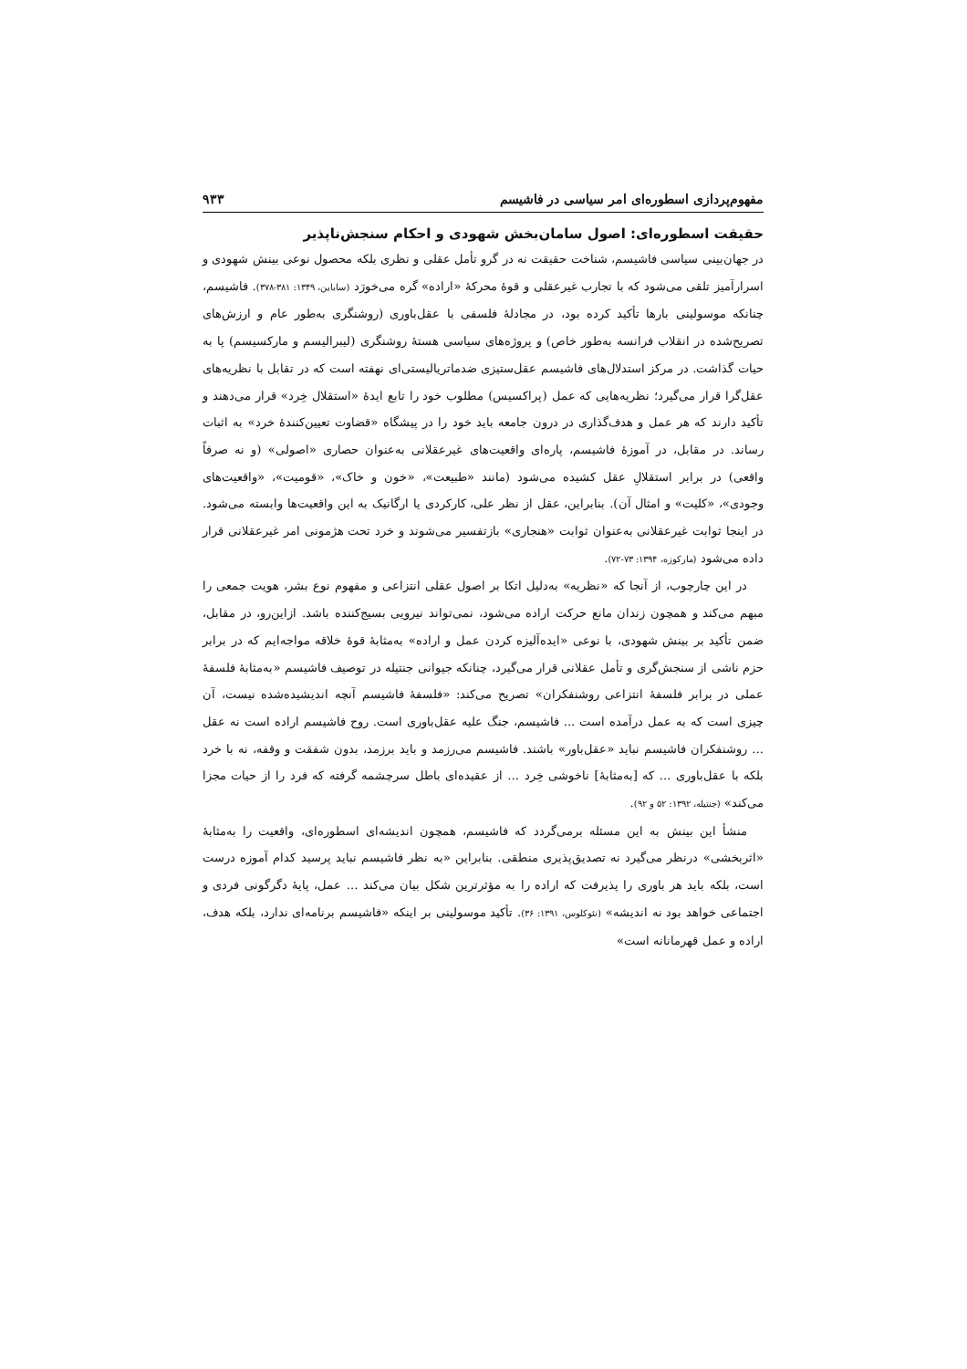مفهوم‌پردازی اسطوره‌ای امر سیاسی در فاشیسم ۹۳۳
حقیقت اسطوره‌ای: اصول سامان‌بخش شهودی و احکام سنجش‌ناپذیر
در جهان‌بینی سیاسی فاشیسم، شناخت حقیقت نه در گرو تأمل عقلی و نظری بلکه محصول نوعی بینش شهودی و اسرارآمیز تلقی می‌شود که با تجارب غیرعقلی و قوهٔ محرکهٔ «اراده» گره می‌خورَد (ساباین، ۱۳۴۹: ۳۸۱-۳۷۸). فاشیسم، چنانکه موسولینی بارها تأکید کرده بود، در مجادلهٔ فلسفی با عقل‌باوری (روشنگری به‌طور عام و ارزش‌های تصریح‌شده در انقلاب فرانسه به‌طور خاص) و پروژه‌های سیاسی هستهٔ روشنگری (لیبرالیسم و مارکسیسم) پا به حیات گذاشت. در مرکز استدلال‌های فاشیسم عقل‌ستیزی ضدماتریالیستی‌ای نهفته است که در تقابل با نظریه‌های عقل‌گرا قرار می‌گیرد؛ نظریه‌هایی که عمل (پراکسیس) مطلوب خود را تابع ایدهٔ «استقلال خِرد» قرار می‌دهند و تأکید دارند که هر عمل و هدف‌گذاری در درون جامعه باید خود را در پیشگاه «قضاوت تعیین‌کنندهٔ خرد» به اثبات رساند. در مقابل، در آموزهٔ فاشیسم، پاره‌ای واقعیت‌های غیرعقلانی به‌عنوان حصاری «اصولی» (و نه صرفاً واقعی) در برابر استقلالِ عقل کشیده می‌شود (مانند «طبیعت»، «خون و خاک»، «قومیت»، «واقعیت‌های وجودی»، «کلیت» و امثال آن). بنابراین، عقل از نظر علی، کارکردی یا ارگانیک به این واقعیت‌ها وابسته می‌شود. در اینجا ثوابت غیرعقلانی به‌عنوان ثوابت «هنجاری» بازتفسیر می‌شوند و خرد تحت هژمونی امر غیرعقلانی قرار داده می‌شود (مارکوزه، ۱۳۹۴: ۷۳-۷۲).
در این چارچوب، از آنجا که «نظریه» به‌دلیل اتکا بر اصول عقلی انتزاعی و مفهوم نوع بشر، هویت جمعی را مبهم می‌کند و همچون زندان مانع حرکت اراده می‌شود، نمی‌تواند نیرویی بسیج‌کننده باشد. ازاین‌رو، در مقابل، ضمن تأکید بر بینش شهودی، با نوعی «ایده‌آلیزه کردن عمل و اراده» به‌مثابهٔ قوهٔ خلاقه مواجه‌ایم که در برابر حزم ناشی از سنجش‌گری و تأمل عقلانی قرار می‌گیرد، چنانکه جیوانی جنتیله در توصیف فاشیسم «به‌مثابهٔ فلسفهٔ عملی در برابر فلسفهٔ انتزاعی روشنفکران» تصریح می‌کند: «فلسفهٔ فاشیسم آنچه اندیشیده‌شده نیست، آن چیزی است که به عمل درآمده است ... فاشیسم، جنگ علیه عقل‌باوری است. روح فاشیسم اراده است نه عقل ... روشنفکران فاشیسم نباید «عقل‌باور» باشند. فاشیسم می‌رزمد و باید برزمد، بدون شفقت و وقفه، نه با خرد بلکه با عقل‌باوری ... که [به‌مثابهٔ] ناخوشی خِرد ... از عقیده‌ای باطل سرچشمه گرفته که فرد را از حیات مجزا می‌کند» (جنتیله، ۱۳۹۲: ۵۲ و ۹۲).
منشأ این بینش به این مسئله برمی‌گردد که فاشیسم، همچون اندیشه‌ای اسطوره‌ای، واقعیت را به‌مثابهٔ «اثربخشی» درنظر می‌گیرد نه تصدیق‌پذیری منطقی. بنابراین «به نظر فاشیسم نباید پرسید کدام آموزه درست است، بلکه باید هر باوری را پذیرفت که اراده را به مؤثرترین شکل بیان می‌کند ... عمل، پایهٔ دگرگونی فردی و اجتماعی خواهد بود نه اندیشه» (نئوکلوس، ۱۳۹۱: ۳۶). تأکید موسولینی بر اینکه «فاشیسم برنامه‌ای ندارد، بلکه هدف، اراده و عمل قهرمانانه است»